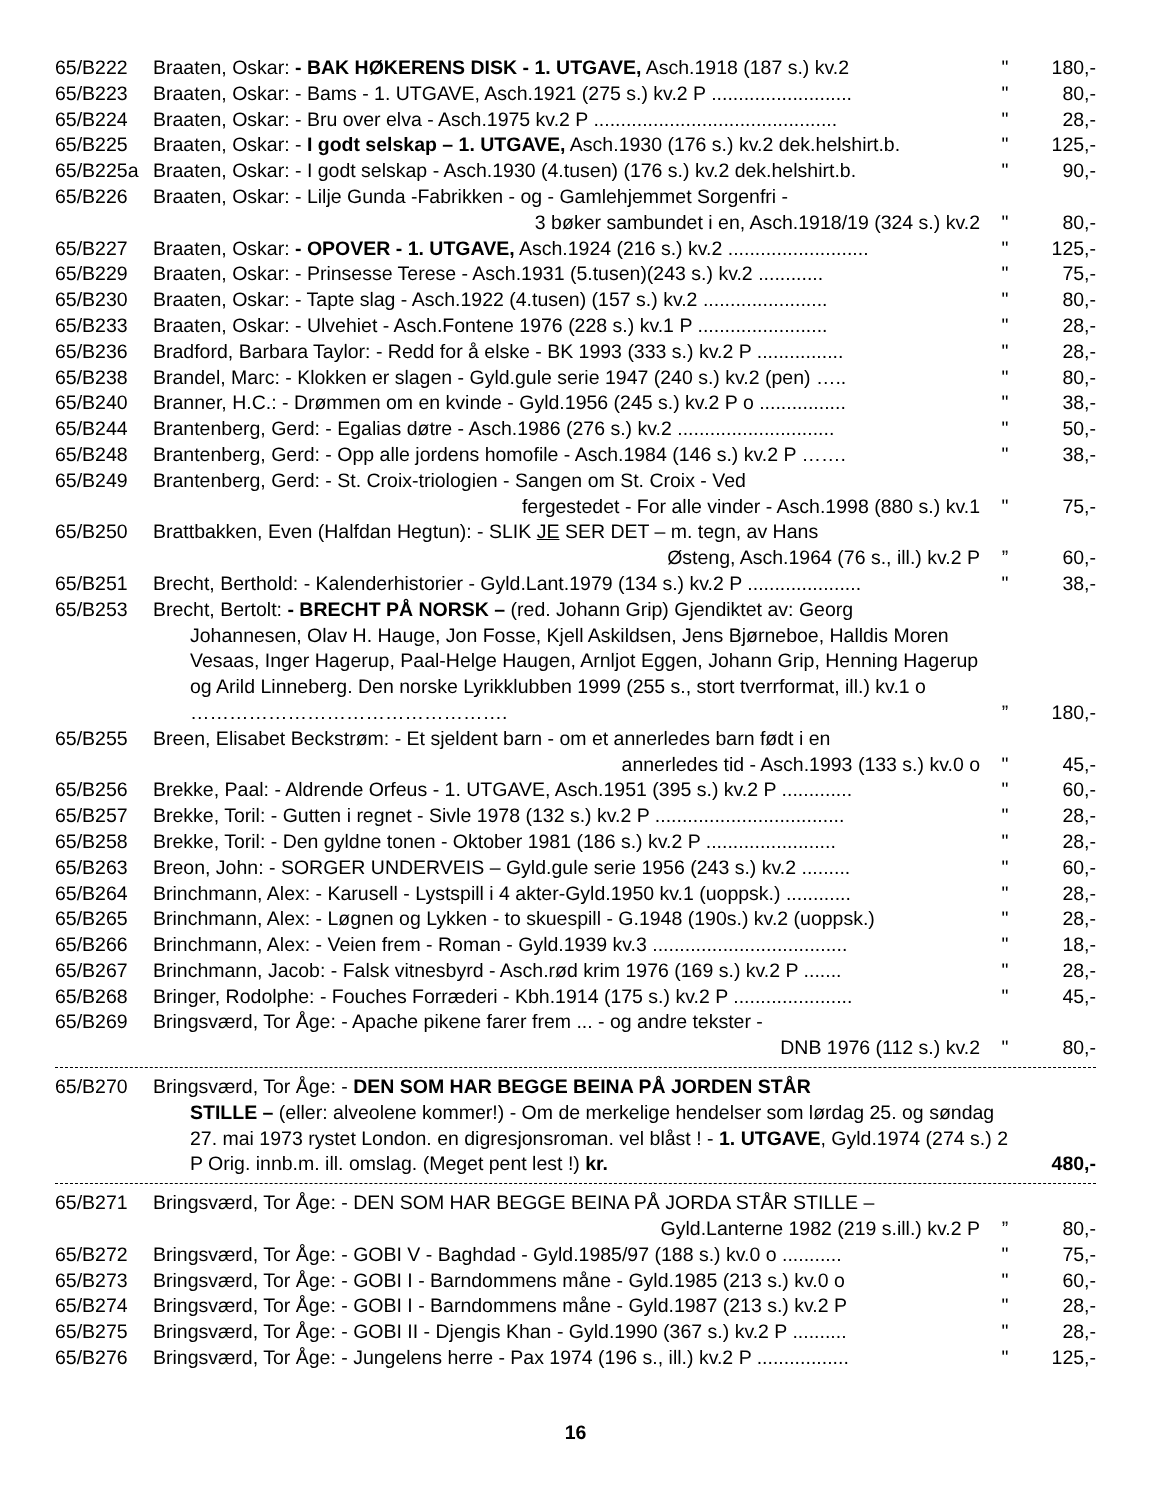65/B222 Braaten, Oskar: - BAK HØKERENS DISK - 1. UTGAVE, Asch.1918 (187 s.) kv.2 " 180,-
65/B223 Braaten, Oskar: - Bams - 1. UTGAVE, Asch.1921 (275 s.) kv.2 P .......................... " 80,-
65/B224 Braaten, Oskar: - Bru over elva - Asch.1975 kv.2 P ............................................. " 28,-
65/B225 Braaten, Oskar: - I godt selskap – 1. UTGAVE, Asch.1930 (176 s.) kv.2 dek.helshirt.b. " 125,-
65/B225a Braaten, Oskar: - I godt selskap - Asch.1930 (4.tusen) (176 s.) kv.2 dek.helshirt.b. " 90,-
65/B226 Braaten, Oskar: - Lilje Gunda -Fabrikken - og - Gamlehjemmet Sorgenfri -
3 bøker sambundet i en, Asch.1918/19 (324 s.) kv.2
"
80,-
65/B227 Braaten, Oskar: - OPOVER - 1. UTGAVE, Asch.1924 (216 s.) kv.2 .......................... " 125,-
65/B229 Braaten, Oskar: - Prinsesse Terese - Asch.1931 (5.tusen)(243 s.) kv.2 ............ " 75,-
65/B230 Braaten, Oskar: - Tapte slag - Asch.1922 (4.tusen) (157 s.) kv.2 ....................... " 80,-
65/B233 Braaten, Oskar: - Ulvehiet - Asch.Fontene 1976 (228 s.) kv.1 P ........................ " 28,-
65/B236 Bradford, Barbara Taylor: - Redd for å elske - BK 1993 (333 s.) kv.2 P ................ " 28,-
65/B238 Brandel, Marc: - Klokken er slagen - Gyld.gule serie 1947 (240 s.) kv.2 (pen) ….. " 80,-
65/B240 Branner, H.C.: - Drømmen om en kvinde - Gyld.1956 (245 s.) kv.2 P o ................ " 38,-
65/B244 Brantenberg, Gerd: - Egalias døtre - Asch.1986 (276 s.) kv.2 ............................. " 50,-
65/B248 Brantenberg, Gerd: - Opp alle jordens homofile - Asch.1984 (146 s.) kv.2 P ……. " 38,-
65/B249 Brantenberg, Gerd: - St. Croix-triologien - Sangen om St. Croix - Ved
fergestedet - For alle vinder - Asch.1998 (880 s.) kv.1
"
75,-
65/B250 Brattbakken, Even (Halfdan Hegtun): - SLIK JE SER DET – m. tegn, av Hans
Østeng, Asch.1964 (76 s., ill.) kv.2 P
”
60,-
65/B251 Brecht, Berthold: - Kalenderhistorier - Gyld.Lant.1979 (134 s.) kv.2 P ..................... " 38,-
65/B253 Brecht, Bertolt: - BRECHT PÅ NORSK – (red. Johann Grip) Gjendiktet av: Georg
Johannesen, Olav H. Hauge, Jon Fosse, Kjell Askildsen, Jens Bjørneboe, Halldis Moren Vesaas, Inger Hagerup, Paal-Helge Haugen, Arnljot Eggen, Johann Grip, Henning Hagerup og Arild Linneberg. Den norske Lyrikklubben 1999 (255 s., stort tverrformat, ill.) kv.1 o ………………………………………….
”
180,-
65/B255 Breen, Elisabet Beckstrøm: - Et sjeldent barn - om et annerledes barn født i en
annerledes tid - Asch.1993 (133 s.) kv.0 o
"
45,-
65/B256 Brekke, Paal: - Aldrende Orfeus - 1. UTGAVE, Asch.1951 (395 s.) kv.2 P ............. " 60,-
65/B257 Brekke, Toril: - Gutten i regnet - Sivle 1978 (132 s.) kv.2 P ................................... " 28,-
65/B258 Brekke, Toril: - Den gyldne tonen - Oktober 1981 (186 s.) kv.2 P ........................ " 28,-
65/B263 Breon, John: - SORGER UNDERVEIS – Gyld.gule serie 1956 (243 s.) kv.2 ......... " 60,-
65/B264 Brinchmann, Alex: - Karusell - Lystspill i 4 akter-Gyld.1950 kv.1 (uoppsk.) ............ " 28,-
65/B265 Brinchmann, Alex: - Løgnen og Lykken - to skuespill - G.1948 (190s.) kv.2 (uoppsk.) " 28,-
65/B266 Brinchmann, Alex: - Veien frem - Roman - Gyld.1939 kv.3 .................................... " 18,-
65/B267 Brinchmann, Jacob: - Falsk vitnesbyrd - Asch.rød krim 1976 (169 s.) kv.2 P ....... " 28,-
65/B268 Bringer, Rodolphe: - Fouches Forræderi - Kbh.1914 (175 s.) kv.2 P ...................... " 45,-
65/B269 Bringsværd, Tor Åge: - Apache pikene farer frem ... - og andre tekster -
DNB 1976 (112 s.) kv.2
"
80,-
65/B270 Bringsværd, Tor Åge: - DEN SOM HAR BEGGE BEINA PÅ JORDEN STÅR
STILLE – (eller: alveolene kommer!) - Om de merkelige hendelser som lørdag 25. og søndag 27. mai 1973 rystet London. en digresjonsroman. vel blåst ! - 1. UTGAVE, Gyld.1974 (274 s.) 2 P Orig. innb.m. ill. omslag. (Meget pent lest !) kr.
480,-
65/B271 Bringsværd, Tor Åge: - DEN SOM HAR BEGGE BEINA PÅ JORDA STÅR STILLE –
Gyld.Lanterne 1982 (219 s.ill.) kv.2 P
”
80,-
65/B272 Bringsværd, Tor Åge: - GOBI V - Baghdad - Gyld.1985/97 (188 s.) kv.0 o ........... " 75,-
65/B273 Bringsværd, Tor Åge: - GOBI I - Barndommens måne - Gyld.1985 (213 s.) kv.0 o " 60,-
65/B274 Bringsværd, Tor Åge: - GOBI I - Barndommens måne - Gyld.1987 (213 s.) kv.2 P " 28,-
65/B275 Bringsværd, Tor Åge: - GOBI II - Djengis Khan - Gyld.1990 (367 s.) kv.2 P .......... " 28,-
65/B276 Bringsværd, Tor Åge: - Jungelens herre - Pax 1974 (196 s., ill.) kv.2 P ................. " 125,-
16